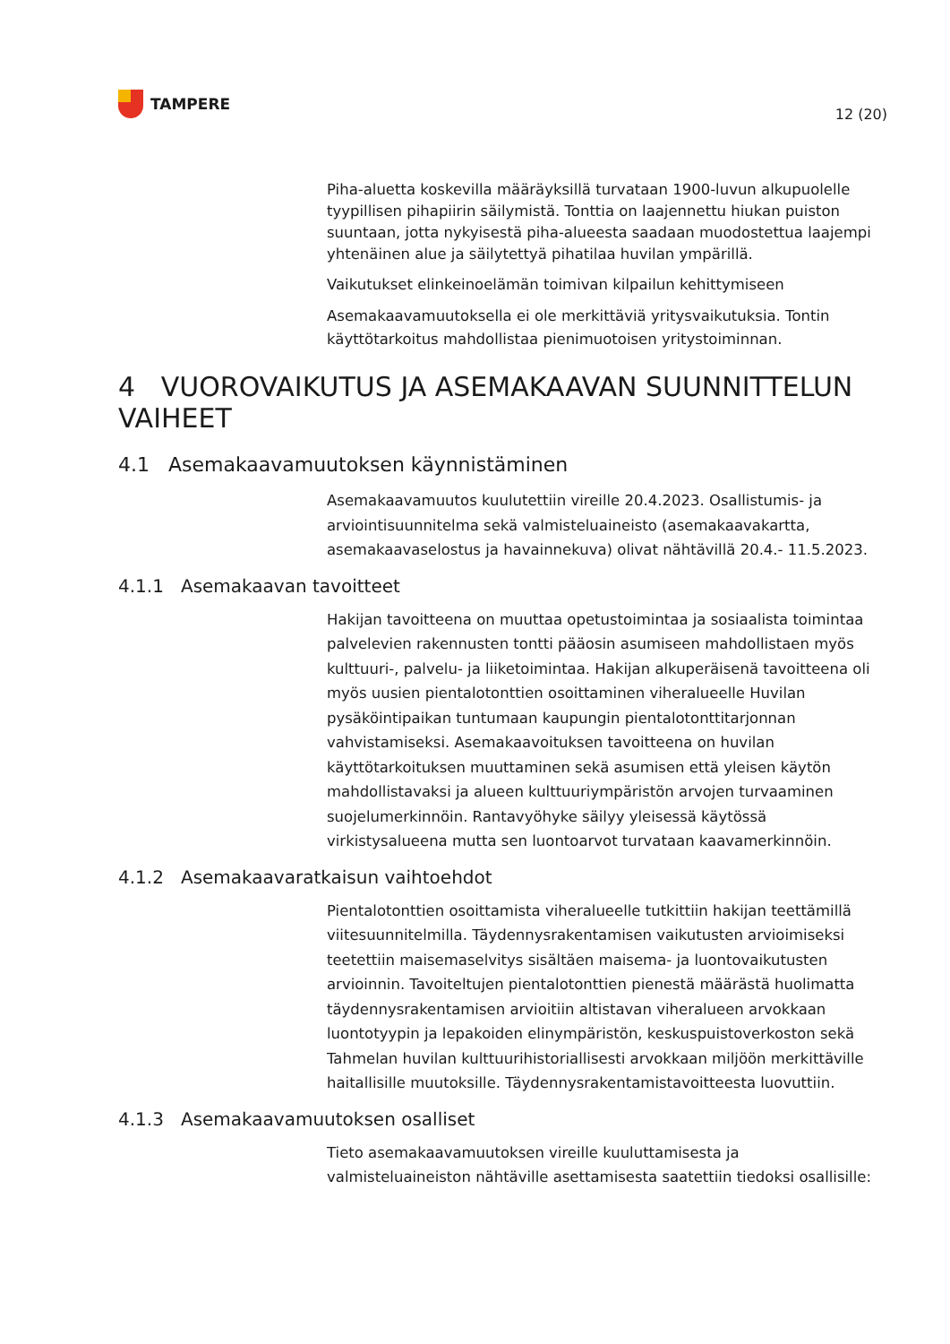TAMPERE
12 (20)
Piha-aluetta koskevilla määräyksillä turvataan 1900-luvun alkupuolelle tyypillisen pihapiirin säilymistä. Tonttia on laajennettu hiukan puiston suuntaan, jotta nykyisestä piha-alueesta saadaan muodostettua laajempi yhtenäinen alue ja säilytettyä pihatilaa huvilan ympärillä.
Vaikutukset elinkeinoelämän toimivan kilpailun kehittymiseen
Asemakaavamuutoksella ei ole merkittäviä yritysvaikutuksia. Tontin käyttötarkoitus mahdollistaa pienimuotoisen yritystoiminnan.
4 VUOROVAIKUTUS JA ASEMAKAAVAN SUUNNITTELUN VAIHEET
4.1 Asemakaavamuutoksen käynnistäminen
Asemakaavamuutos kuulutettiin vireille 20.4.2023. Osallistumis- ja arviointisuunnitelma sekä valmisteluaineisto (asemakaavakartta, asemakaavaselostus ja havainnekuva) olivat nähtävillä 20.4.- 11.5.2023.
4.1.1 Asemakaavan tavoitteet
Hakijan tavoitteena on muuttaa opetustoimintaa ja sosiaalista toimintaa palvelevien rakennusten tontti pääosin asumiseen mahdollistaen myös kulttuuri-, palvelu- ja liiketoimintaa. Hakijan alkuperäisenä tavoitteena oli myös uusien pientalotonttien osoittaminen viheralueelle Huvilan pysäköintipaikan tuntumaan kaupungin pientalotonttitarjonnan vahvistamiseksi. Asemakaavoituksen tavoitteena on huvilan käyttötarkoituksen muuttaminen sekä asumisen että yleisen käytön mahdollistavaksi ja alueen kulttuuriympäristön arvojen turvaaminen suojelumerkinnöin. Rantavyöhyke säilyy yleisessä käytössä virkistysalueena mutta sen luontoarvot turvataan kaavamerkinnöin.
4.1.2 Asemakaavaratkaisun vaihtoehdot
Pientalotonttien osoittamista viheralueelle tutkittiin hakijan teettämillä viitesuunnitelmilla. Täydennysrakentamisen vaikutusten arvioimiseksi teetettiin maisemaselvitys sisältäen maisema- ja luontovaikutusten arvioinnin. Tavoiteltujen pientalotonttien pienestä määrästä huolimatta täydennysrakentamisen arvioitiin altistavan viheralueen arvokkaan luontotyypin ja lepakoiden elinympäristön, keskuspuistoverkoston sekä Tahmelan huvilan kulttuurihistoriallisesti arvokkaan miljöön merkittäville haitallisille muutoksille. Täydennysrakentamistavoitteesta luovuttiin.
4.1.3 Asemakaavamuutoksen osalliset
Tieto asemakaavamuutoksen vireille kuuluttamisesta ja valmisteluaineiston nähtäville asettamisesta saatettiin tiedoksi osallisille: